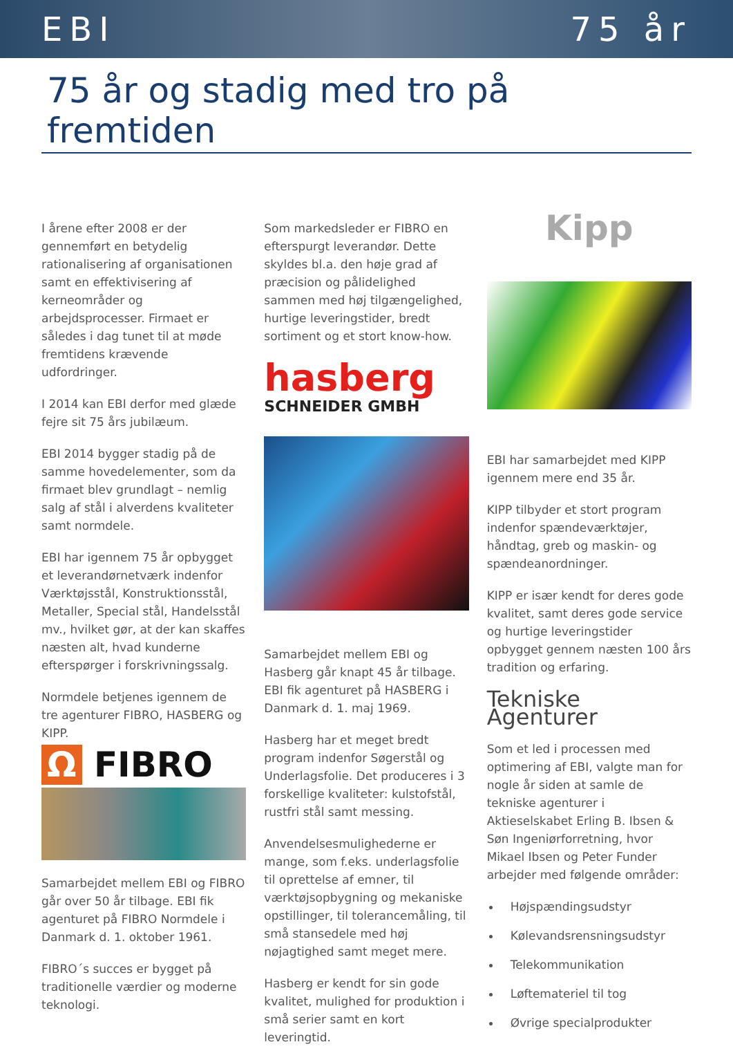EBI 75 år
75 år og stadig med tro på fremtiden
I årene efter 2008 er der gennemført en betydelig rationalisering af organisationen samt en effektivisering af kerneområder og arbejdsprocesser. Firmaet er således i dag tunet til at møde fremtidens krævende udfordringer.
I 2014 kan EBI derfor med glæde fejre sit 75 års jubilæum.
EBI 2014 bygger stadig på de samme hovedelementer, som da firmaet blev grundlagt – nemlig salg af stål i alverdens kvaliteter samt normdele.
EBI har igennem 75 år opbygget et leverandørnetværk indenfor Værktøjsstål, Konstruktionsstål, Metaller, Special stål, Handelsstål mv., hvilket gør, at der kan skaffes næsten alt, hvad kunderne efterspørger i forskrivningssalg.
Normdele betjenes igennem de tre agenturer FIBRO, HASBERG og KIPP.
Ω FIBRO
Samarbejdet mellem EBI og FIBRO går over 50 år tilbage. EBI fik agenturet på FIBRO Normdele i Danmark d. 1. oktober 1961.
FIBRO´s succes er bygget på traditionelle værdier og moderne teknologi.
Som markedsleder er FIBRO en efterspurgt leverandør. Dette skyldes bl.a. den høje grad af præcision og pålidelighed sammen med høj tilgængelighed, hurtige leveringstider, bredt sortiment og et stort know-how.
hasberg
SCHNEIDER GMBH
Samarbejdet mellem EBI og Hasberg går knapt 45 år tilbage. EBI fik agenturet på HASBERG i Danmark d. 1. maj 1969.
Hasberg har et meget bredt program indenfor Søgerstål og Underlagsfolie. Det produceres i 3 forskellige kvaliteter: kulstofstål, rustfri stål samt messing.
Anvendelsesmulighederne er mange, som f.eks. underlagsfolie til oprettelse af emner, til værktøjsopbygning og mekaniske opstillinger, til tolerancemåling, til små stansedele med høj nøjagtighed samt meget mere.
Hasberg er kendt for sin gode kvalitet, mulighed for produktion i små serier samt en kort leveringtid.
Kipp
EBI har samarbejdet med KIPP igennem mere end 35 år.
KIPP tilbyder et stort program indenfor spændeværktøjer, håndtag, greb og maskin- og spændeanordninger.
KIPP er især kendt for deres gode kvalitet, samt deres gode service og hurtige leveringstider opbygget gennem næsten 100 års tradition og erfaring.
Tekniske Agenturer
Som et led i processen med optimering af EBI, valgte man for nogle år siden at samle de tekniske agenturer i Aktieselskabet Erling B. Ibsen & Søn Ingeniørforretning, hvor Mikael Ibsen og Peter Funder arbejder med følgende områder:
Højspændingsudstyr
Kølevandsrensningsudstyr
Telekommunikation
Løftemateriel til tog
Øvrige specialprodukter